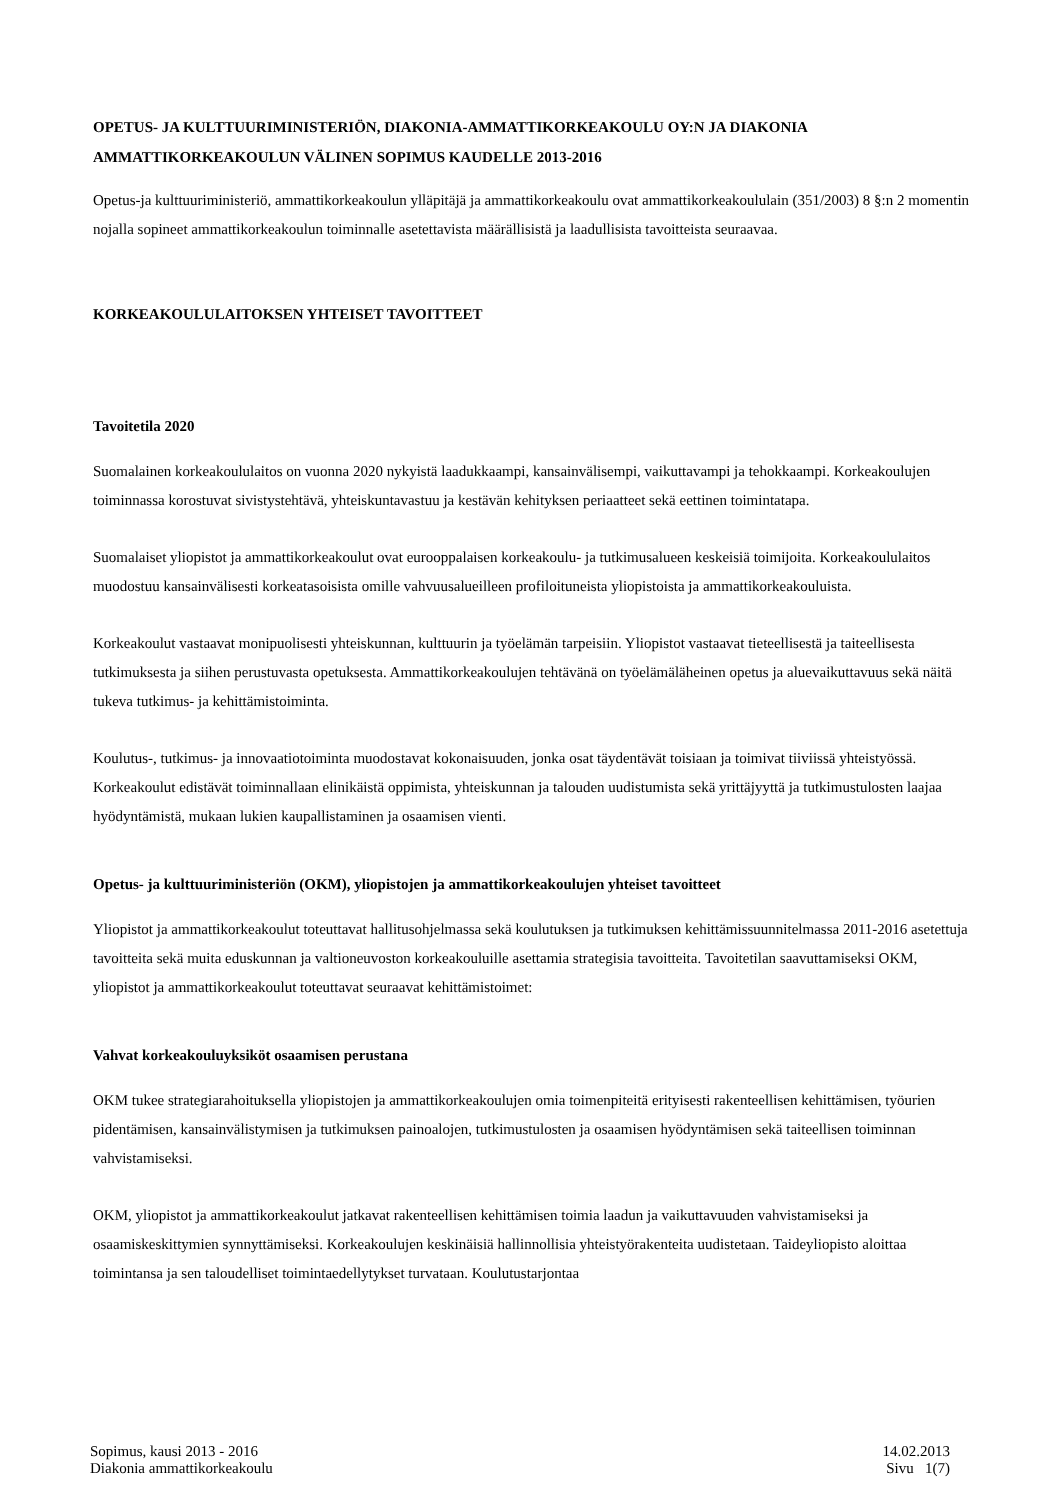OPETUS- JA KULTTUURIMINISTERIÖN, DIAKONIA-AMMATTIKORKEAKOULU OY:N JA DIAKONIA AMMATTIKORKEAKOULUN VÄLINEN SOPIMUS KAUDELLE 2013-2016
Opetus-ja kulttuuriministeriö, ammattikorkeakoulun ylläpitäjä ja ammattikorkeakoulu ovat ammattikorkeakoululain (351/2003) 8 §:n 2 momentin nojalla sopineet ammattikorkeakoulun toiminnalle asetettavista määrällisistä ja laadullisista tavoitteista seuraavaa.
KORKEAKOULULAITOKSEN YHTEISET TAVOITTEET
Tavoitetila 2020
Suomalainen korkeakoululaitos on vuonna 2020 nykyistä laadukkaampi, kansainvälisempi, vaikuttavampi ja tehokkaampi. Korkeakoulujen toiminnassa korostuvat sivistystehtävä, yhteiskuntavastuu ja kestävän kehityksen periaatteet sekä eettinen toimintatapa.
Suomalaiset yliopistot ja ammattikorkeakoulut ovat eurooppalaisen korkeakoulu- ja tutkimusalueen keskeisiä toimijoita. Korkeakoululaitos muodostuu kansainvälisesti korkeatasoisista omille vahvuusalueilleen profiloituneista yliopistoista ja ammattikorkeakouluista.
Korkeakoulut vastaavat monipuolisesti yhteiskunnan, kulttuurin ja työelämän tarpeisiin. Yliopistot vastaavat tieteellisestä ja taiteellisesta tutkimuksesta ja siihen perustuvasta opetuksesta. Ammattikorkeakoulujen tehtävänä on työelämäläheinen opetus ja aluevaikuttavuus sekä näitä tukeva tutkimus- ja kehittämistoiminta.
Koulutus-, tutkimus- ja innovaatiotoiminta muodostavat kokonaisuuden, jonka osat täydentävät toisiaan ja toimivat tiiviissä yhteistyössä. Korkeakoulut edistävät toiminnallaan elinikäistä oppimista, yhteiskunnan ja talouden uudistumista sekä yrittäjyyttä ja tutkimustulosten laajaa hyödyntämistä, mukaan lukien kaupallistaminen ja osaamisen vienti.
Opetus- ja kulttuuriministeriön (OKM), yliopistojen ja ammattikorkeakoulujen yhteiset tavoitteet
Yliopistot ja ammattikorkeakoulut toteuttavat hallitusohjelmassa sekä koulutuksen ja tutkimuksen kehittämissuunnitelmassa 2011-2016 asetettuja tavoitteita sekä muita eduskunnan ja valtioneuvoston korkeakouluille asettamia strategisia tavoitteita. Tavoitetilan saavuttamiseksi OKM, yliopistot ja ammattikorkeakoulut toteuttavat seuraavat kehittämistoimet:
Vahvat korkeakouluyksiköt osaamisen perustana
OKM tukee strategiarahoituksella yliopistojen ja ammattikorkeakoulujen omia toimenpiteitä erityisesti rakenteellisen kehittämisen, työurien pidentämisen, kansainvälistymisen ja tutkimuksen painoalojen, tutkimustulosten ja osaamisen hyödyntämisen sekä taiteellisen toiminnan vahvistamiseksi.
OKM, yliopistot ja ammattikorkeakoulut jatkavat rakenteellisen kehittämisen toimia laadun ja vaikuttavuuden vahvistamiseksi ja osaamiskeskittymien synnyttämiseksi. Korkeakoulujen keskinäisiä hallinnollisia yhteistyörakenteita uudistetaan. Taideyliopisto aloittaa toimintansa ja sen taloudelliset toimintaedellytykset turvataan. Koulutustarjontaa
Sopimus, kausi 2013 - 2016 14.02.2013
Diakonia ammattikorkeakoulu Sivu 1(7)